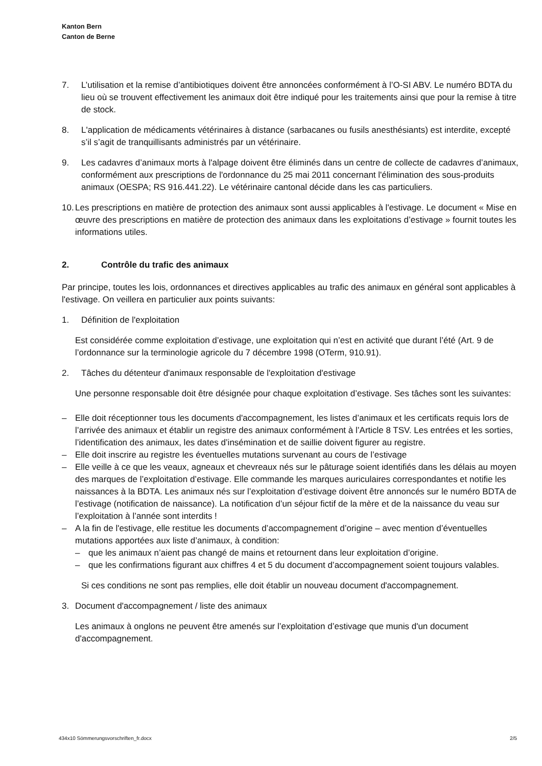Kanton Bern
Canton de Berne
7. L’utilisation et la remise d’antibiotiques doivent être annoncées conformément à l’O-SI ABV. Le numéro BDTA du lieu où se trouvent effectivement les animaux doit être indiqué pour les traitements ainsi que pour la remise à titre de stock.
8. L'application de médicaments vétérinaires à distance (sarbacanes ou fusils anesthésiants) est interdite, excepté s’il s’agit de tranquillisants administrés par un vétérinaire.
9. Les cadavres d’animaux morts à l'alpage doivent être éliminés dans un centre de collecte de cadavres d’animaux, conformément aux prescriptions de l'ordonnance du 25 mai 2011 concernant l'élimination des sous-produits animaux (OESPA; RS 916.441.22). Le vétérinaire cantonal décide dans les cas particuliers.
10.
Les prescriptions en matière de protection des animaux sont aussi applicables à l'estivage. Le document « Mise en œuvre des prescriptions en matière de protection des animaux dans les exploitations d’estivage » fournit toutes les informations utiles.
2. Contrôle du trafic des animaux
Par principe, toutes les lois, ordonnances et directives applicables au trafic des animaux en général sont applicables à l'estivage. On veillera en particulier aux points suivants:
1. Définition de l'exploitation
Est considérée comme exploitation d’estivage, une exploitation qui n’est en activité que durant l’été (Art. 9 de l’ordonnance sur la terminologie agricole du 7 décembre 1998 (OTerm, 910.91).
2. Tâches du détenteur d'animaux responsable de l'exploitation d'estivage
Une personne responsable doit être désignée pour chaque exploitation d’estivage. Ses tâches sont les suivantes:
– Elle doit réceptionner tous les documents d'accompagnement, les listes d’animaux et les certificats requis lors de l’arrivée des animaux et établir un registre des animaux conformément à l’Article 8 TSV. Les entrées et les sorties, l’identification des animaux, les dates d’insémination et de saillie doivent figurer au registre.
– Elle doit inscrire au registre les éventuelles mutations survenant au cours de l’estivage
– Elle veille à ce que les veaux, agneaux et chevreaux nés sur le pâturage soient identifiés dans les délais au moyen des marques de l’exploitation d’estivage. Elle commande les marques auriculaires correspondantes et notifie les naissances à la BDTA. Les animaux nés sur l’exploitation d’estivage doivent être annoncés sur le numéro BDTA de l’estivage (notification de naissance). La notification d’un séjour fictif de la mère et de la naissance du veau sur l’exploitation à l’année sont interdits !
– A la fin de l'estivage, elle restitue les documents d’accompagnement d’origine – avec mention d’éventuelles mutations apportées aux liste d’animaux, à condition:
– que les animaux n’aient pas changé de mains et retournent dans leur exploitation d’origine.
– que les confirmations figurant aux chiffres 4 et 5 du document d’accompagnement soient toujours valables.
Si ces conditions ne sont pas remplies, elle doit établir un nouveau document d'accompagnement.
3. Document d'accompagnement / liste des animaux
Les animaux à onglons ne peuvent être amenés sur l’exploitation d’estivage que munis d'un document d'accompagnement.
434x10 Sömmerungsvorschriften_fr.docx 2/5